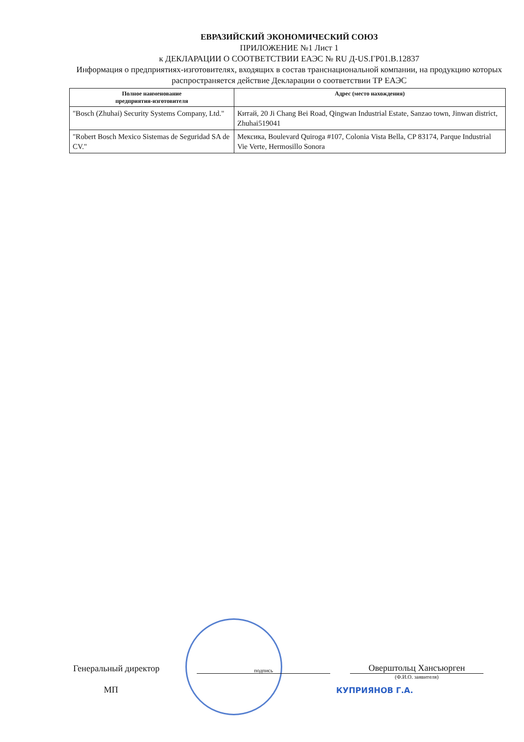ЕВРАЗИЙСКИЙ ЭКОНОМИЧЕСКИЙ СОЮЗ
ПРИЛОЖЕНИЕ №1 Лист 1
к ДЕКЛАРАЦИИ О СООТВЕТСТВИИ ЕАЭС № RU Д-US.ГР01.В.12837
Информация о предприятиях-изготовителях, входящих в состав транснациональной компании, на продукцию которых распространяется действие Декларации о соответствии ТР ЕАЭС
| Полное наименование предприятия-изготовителя | Адрес (место нахождения) |
| --- | --- |
| "Bosch (Zhuhai) Security Systems Company, Ltd." | Китай, 20 Ji Chang Bei Road, Qingwan Industrial Estate, Sanzao town, Jinwan district, Zhuhai519041 |
| "Robert Bosch Mexico Sistemas de Seguridad SA de CV." | Мексика, Boulevard Quiroga #107, Colonia Vista Bella, CP 83174, Parque Industrial Vie Verte, Hermosillo Sonora |
Генеральный директор подпись Оверштольц Хансъюрген
(Ф.И.О. заявителя)
МП КУПРИЯНОВ Г.А.